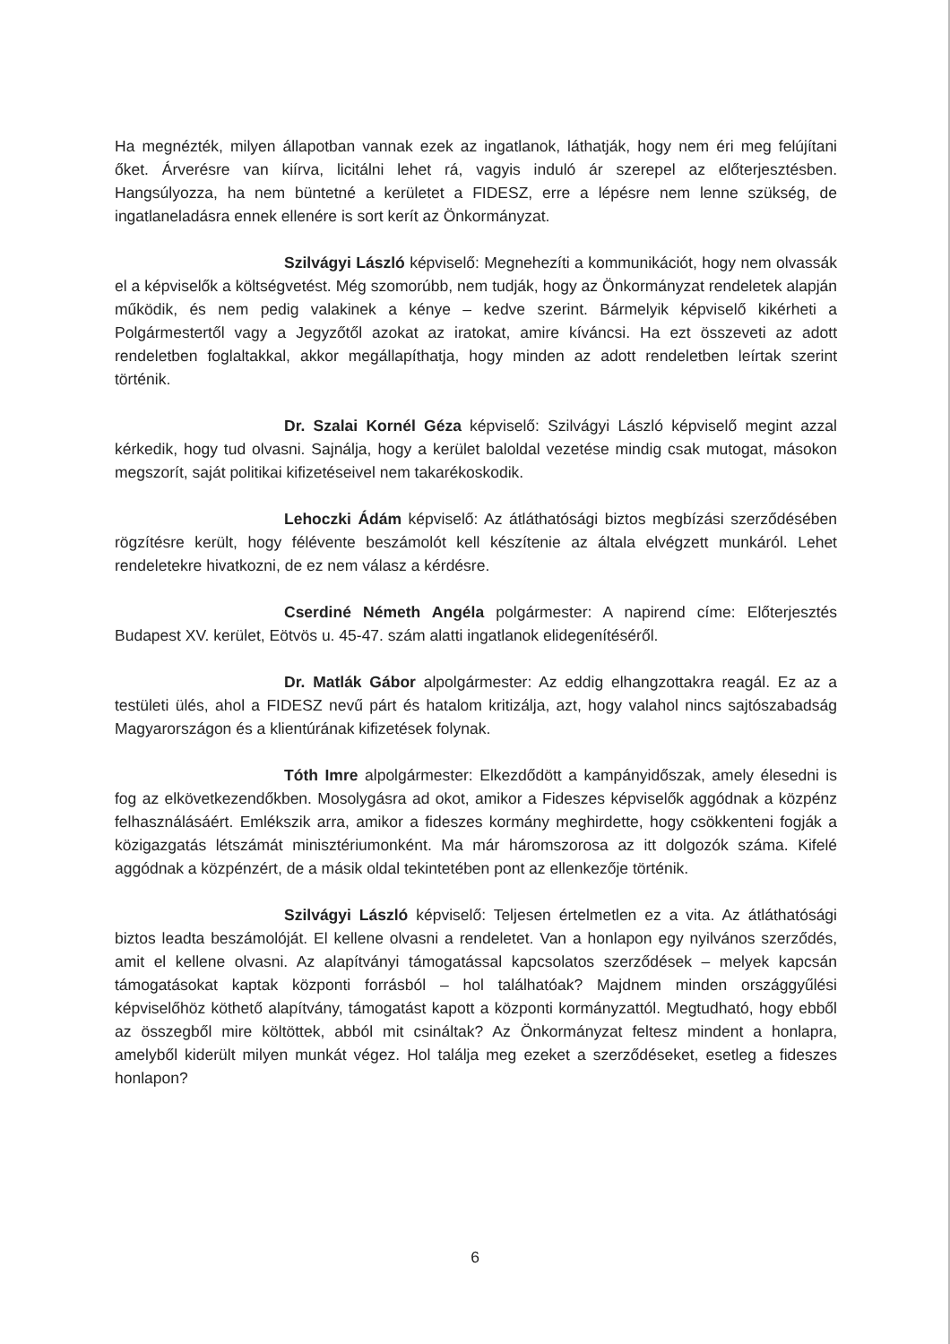Ha megnézték, milyen állapotban vannak ezek az ingatlanok, láthatják, hogy nem éri meg felújítani őket. Árverésre van kiírva, licitálni lehet rá, vagyis induló ár szerepel az előterjesztésben. Hangsúlyozza, ha nem büntetné a kerületet a FIDESZ, erre a lépésre nem lenne szükség, de ingatlaneladásra ennek ellenére is sort kerít az Önkormányzat.
Szilvágyi László képviselő: Megnehezíti a kommunikációt, hogy nem olvassák el a képviselők a költségvetést. Még szomorúbb, nem tudják, hogy az Önkormányzat rendeletek alapján működik, és nem pedig valakinek a kénye – kedve szerint. Bármelyik képviselő kikérheti a Polgármestertől vagy a Jegyzőtől azokat az iratokat, amire kíváncsi. Ha ezt összeveti az adott rendeletben foglaltakkal, akkor megállapíthatja, hogy minden az adott rendeletben leírtak szerint történik.
Dr. Szalai Kornél Géza képviselő: Szilvágyi László képviselő megint azzal kérkedik, hogy tud olvasni. Sajnálja, hogy a kerület baloldal vezetése mindig csak mutogat, másokon megszorít, saját politikai kifizetéseivel nem takarékoskodik.
Lehoczki Ádám képviselő: Az átláthatósági biztos megbízási szerződésében rögzítésre került, hogy félévente beszámolót kell készítenie az általa elvégzett munkáról. Lehet rendeletekre hivatkozni, de ez nem válasz a kérdésre.
Cserdiné Németh Angéla polgármester: A napirend címe: Előterjesztés Budapest XV. kerület, Eötvös u. 45-47. szám alatti ingatlanok elidegenítéséről.
Dr. Matlák Gábor alpolgármester: Az eddig elhangzottakra reagál. Ez az a testületi ülés, ahol a FIDESZ nevű párt és hatalom kritizálja, azt, hogy valahol nincs sajtószabadság Magyarországon és a klientúrának kifizetések folynak.
Tóth Imre alpolgármester: Elkezdődött a kampányidőszak, amely élesedni is fog az elkövetkezendőkben. Mosolygásra ad okot, amikor a Fideszes képviselők aggódnak a közpénz felhasználásáért. Emlékszik arra, amikor a fideszes kormány meghirdette, hogy csökkenteni fogják a közigazgatás létszámát minisztériumonként. Ma már háromszorosa az itt dolgozók száma. Kifelé aggódnak a közpénzért, de a másik oldal tekintetében pont az ellenkezője történik.
Szilvágyi László képviselő: Teljesen értelmetlen ez a vita. Az átláthatósági biztos leadta beszámolóját. El kellene olvasni a rendeletet. Van a honlapon egy nyilvános szerződés, amit el kellene olvasni. Az alapítványi támogatással kapcsolatos szerződések – melyek kapcsán támogatásokat kaptak központi forrásból – hol találhatóak? Majdnem minden országgyűlési képviselőhöz köthető alapítvány, támogatást kapott a központi kormányzattól. Megtudható, hogy ebből az összegből mire költöttek, abból mit csináltak? Az Önkormányzat feltesz mindent a honlapra, amelyből kiderült milyen munkát végez. Hol találja meg ezeket a szerződéseket, esetleg a fideszes honlapon?
6